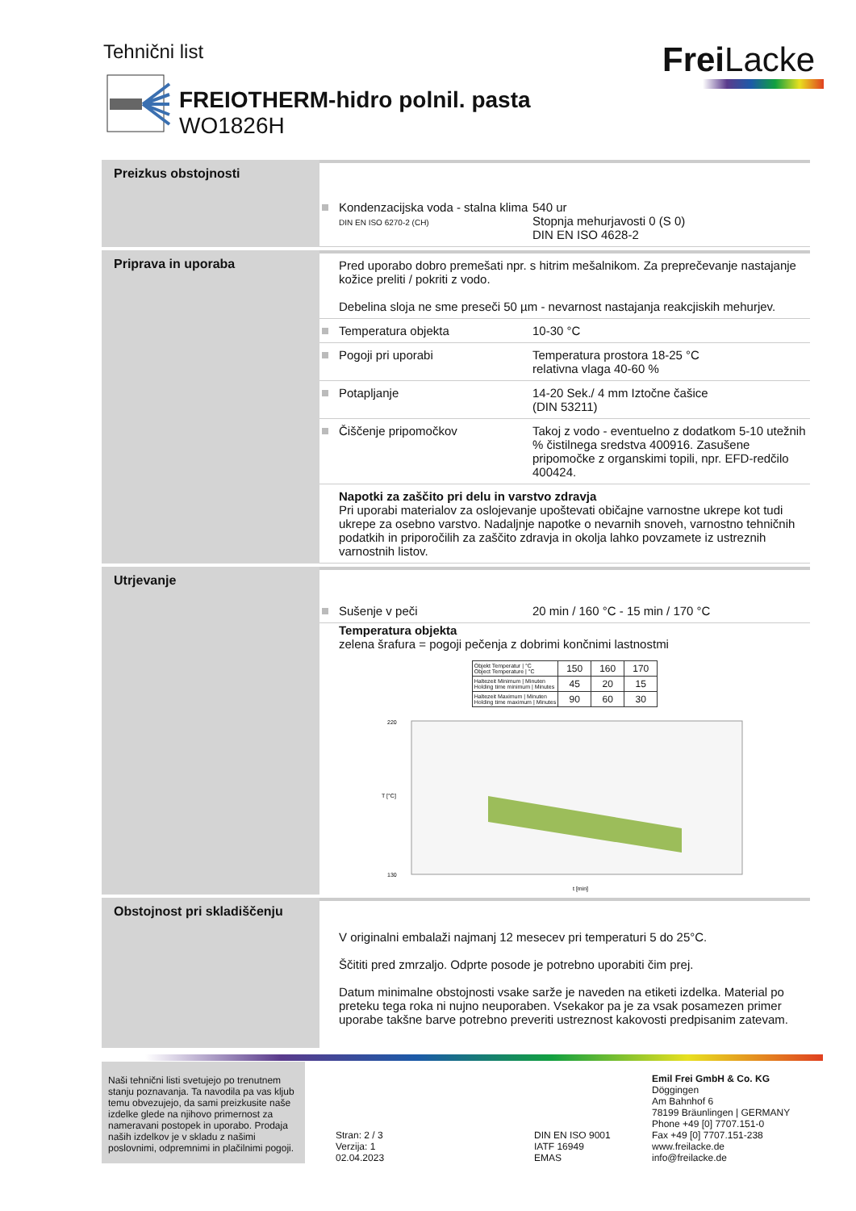Tehnični list FreiLacke
FREIOTHERM-hidro polnil. pasta
WO1826H
Preizkus obstojnosti
Kondenzacijska voda - stalna klima
DIN EN ISO 6270-2 (CH)
540 ur
Stopnja mehurjavosti 0 (S 0)
DIN EN ISO 4628-2
Priprava in uporaba Pred uporabo dobro premešati npr. s hitrim mešalnikom. Za preprečevanje nastajanje kožice preliti / pokriti z vodo.
Debelina sloja ne sme preseči 50 µm - nevarnost nastajanja reakcjiskih mehurjev.
Temperatura objekta 10-30 °C
Pogoji pri uporabi Temperatura prostora 18-25 °C
relativna vlaga 40-60 %
Potapljanje 14-20 Sek./ 4 mm Iztočne čašice
(DIN 53211)
Čiščenje pripomočkov Takoj z vodo - eventuelno z dodatkom 5-10 utežnih % čistilnega sredstva 400916. Zasušene pripomočke z organskimi topili, npr. EFD-redčilo 400424.
Napotki za zaščito pri delu in varstvo zdravja
Pri uporabi materialov za oslojevanje upoštevati običajne varnostne ukrepe kot tudi ukrepe za osebno varstvo. Nadaljnje napotke o nevarnih snoveh, varnostno tehničnih podatkih in priporočilih za zaščito zdravja in okolja lahko povzamete iz ustreznih varnostnih listov.
Utrjevanje
Sušenje v peči 20 min / 160 °C - 15 min / 170 °C
Temperatura objekta
zelena šrafura = pogoji pečenja z dobrimi končnimi lastnostmi
| Objekt Temperatur / °C Object Temperature / °C | 150 | 160 | 170 |
| Haltezeit Minimum / Minuten Holding time minimum / Minutes | 45 | 20 | 15 |
| Haltezeit Maximum / Minuten Holding time maximum / Minutes | 90 | 60 | 30 |
220
130
T [°C]
t [min]
Obstojnost pri skladiščenju
V originalni embalaži najmanj 12 mesecev pri temperaturi 5 do 25°C.
Ščititi pred zmrzaljo. Odprte posode je potrebno uporabiti čim prej.
Datum minimalne obstojnosti vsake sarže je naveden na etiketi izdelka. Material po preteku tega roka ni nujno neuporaben. Vsekakor pa je za vsak posamezen primer uporabe takšne barve potrebno preveriti ustreznost kakovosti predpisanim zatevam.
Naši tehnični listi svetujejo po trenutnem stanju poznavanja. Ta navodila pa vas kljub temu obvezujejo, da sami preizkusite naše izdelke glede na njihovo primernost za nameravani postopek in uporabo. Prodaja naših izdelkov je v skladu z našimi poslovnimi, odpremnimi in plačilnimi pogoji.
Stran: 2 / 3
Verzija: 1
02.04.2023
DIN EN ISO 9001
IATF 16949
EMAS
Emil Frei GmbH & Co. KG
Döggingen
Am Bahnhof 6
78199 Bräunlingen | GERMANY
Phone +49 [0] 7707.151-0
Fax +49 [0] 7707.151-238
www.freilacke.de
info@freilacke.de